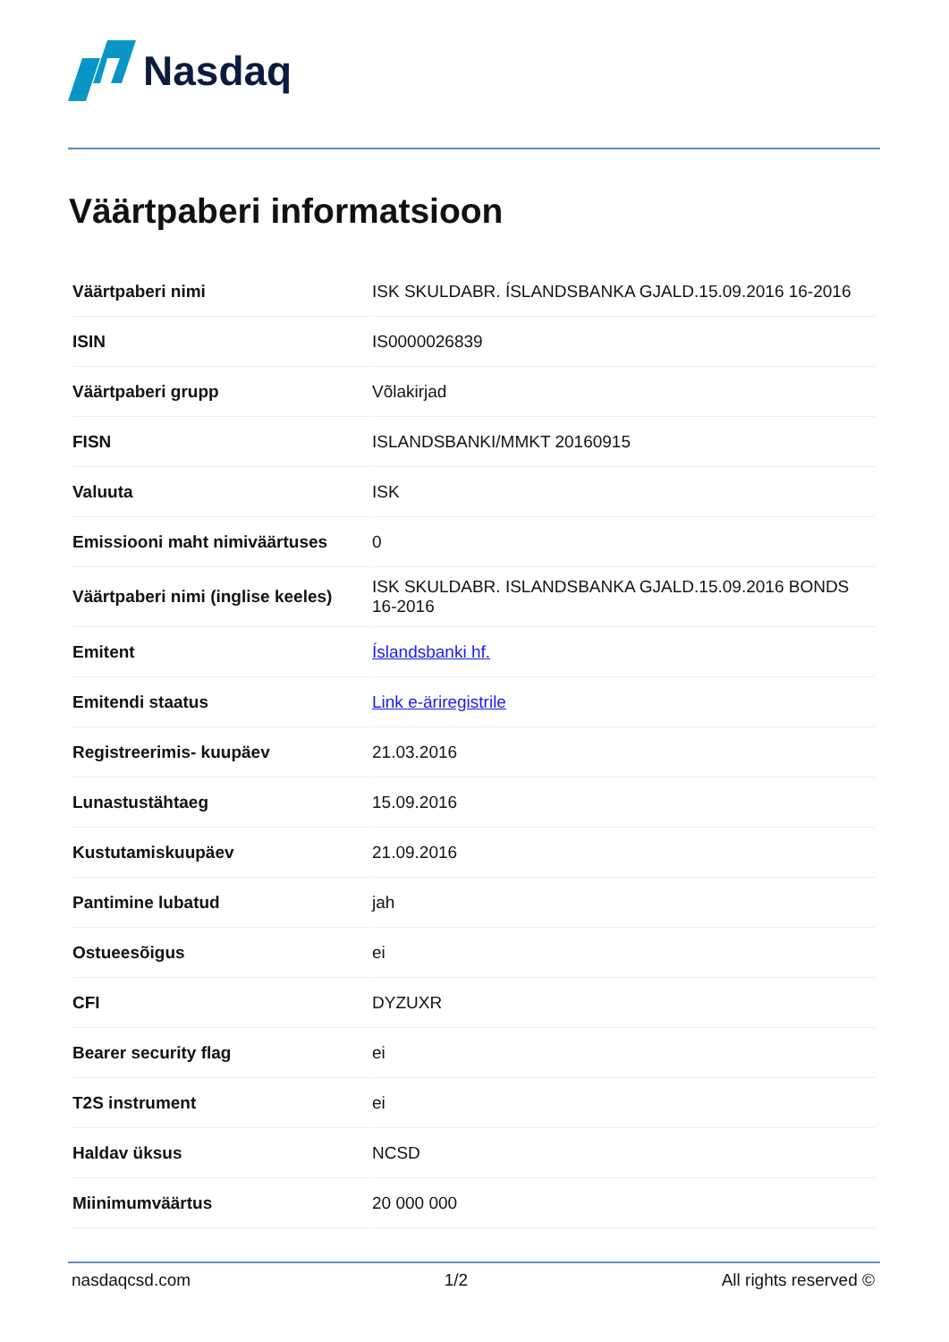Nasdaq
Väärtpaberi informatsioon
| Väärtpaberi nimi | ISK SKULDABR. ÍSLANDSBANKA GJALD.15.09.2016 16-2016 |
| ISIN | IS0000026839 |
| Väärtpaberi grupp | Võlakirjad |
| FISN | ISLANDSBANKI/MMKT 20160915 |
| Valuuta | ISK |
| Emissiooni maht nimiväärtuses | 0 |
| Väärtpaberi nimi (inglise keeles) | ISK SKULDABR. ISLANDSBANKA GJALD.15.09.2016 BONDS 16-2016 |
| Emitent | Íslandsbanki hf. |
| Emitendi staatus | Link e-äriregistrile |
| Registreerimis- kuupäev | 21.03.2016 |
| Lunastustähtaeg | 15.09.2016 |
| Kustutamiskuupäev | 21.09.2016 |
| Pantimine lubatud | jah |
| Ostueesõigus | ei |
| CFI | DYZUXR |
| Bearer security flag | ei |
| T2S instrument | ei |
| Haldav üksus | NCSD |
| Miinimumväärtus | 20 000 000 |
nasdaqcsd.com 1/2 All rights reserved ©